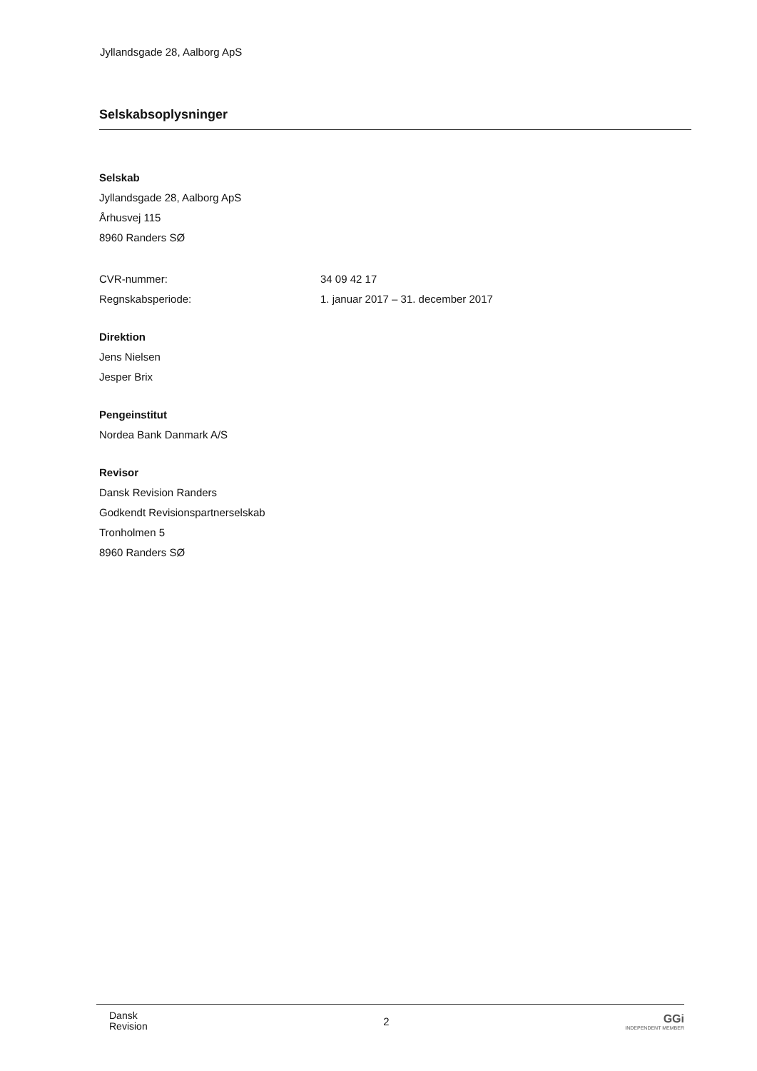Jyllandsgade 28, Aalborg ApS
Selskabsoplysninger
Selskab
Jyllandsgade 28, Aalborg ApS
Århusvej 115
8960 Randers SØ
CVR-nummer: 34 09 42 17
Regnskabsperiode: 1. januar 2017 – 31. december 2017
Direktion
Jens Nielsen
Jesper Brix
Pengeinstitut
Nordea Bank Danmark A/S
Revisor
Dansk Revision Randers
Godkendt Revisionspartnerselskab
Tronholmen 5
8960 Randers SØ
Dansk
Revision
2 GGi
INDEPENDENT MEMBER